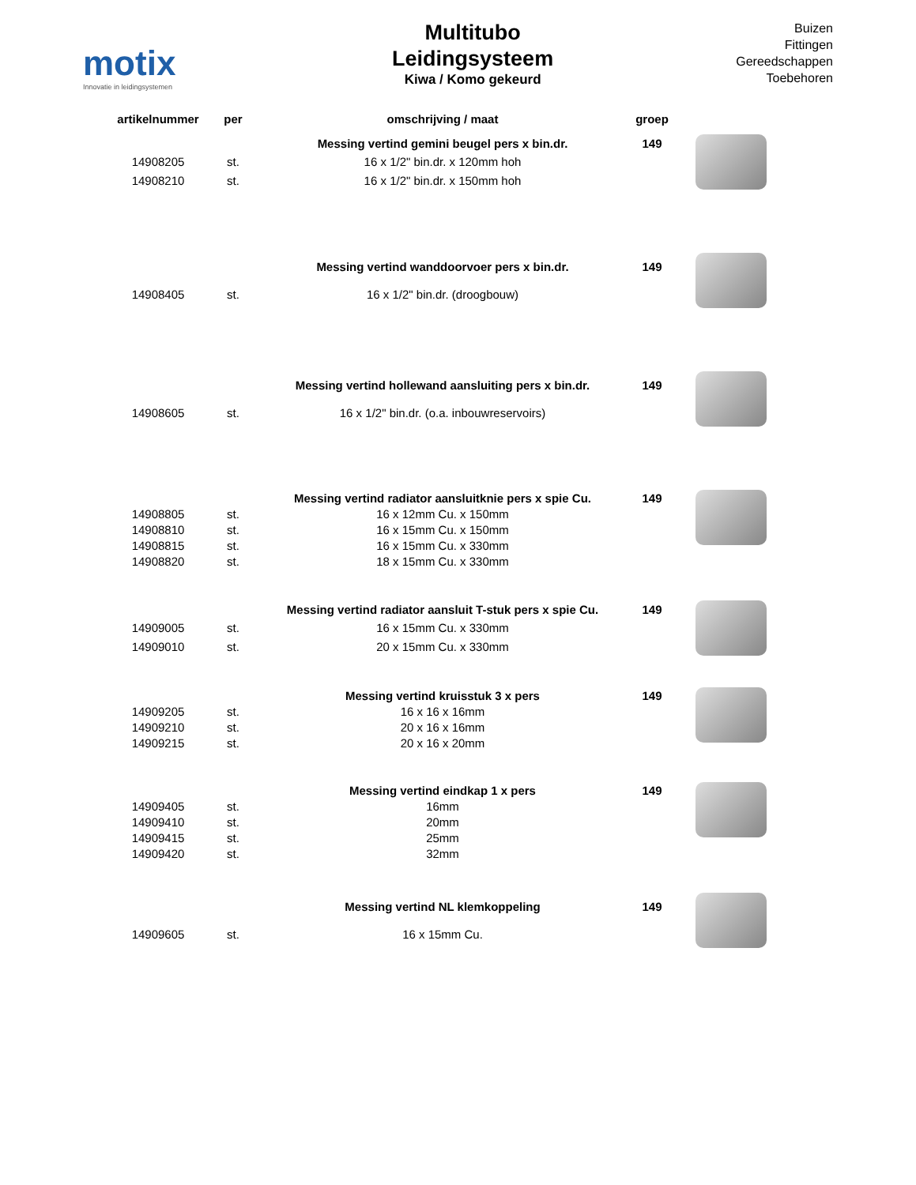motix
Innovatie in leidingsystemen
Multitubo
Leidingsysteem
Kiwa / Komo gekeurd
Buizen
Fittingen
Gereedschappen
Toebehoren
| artikelnummer | per | omschrijving / maat | groep | |
| --- | --- | --- | --- | --- |
| | | Messing vertind gemini beugel pers x bin.dr. | 149 | |
| 14908205 | st. | 16 x 1/2" bin.dr. x 120mm hoh | | |
| 14908210 | st. | 16 x 1/2" bin.dr. x 150mm hoh | | |
| | | Messing vertind wanddoorvoer pers x bin.dr. | 149 | |
| 14908405 | st. | 16 x 1/2" bin.dr. (droogbouw) | | |
| | | Messing vertind hollewand aansluiting pers x bin.dr. | 149 | |
| 14908605 | st. | 16 x 1/2" bin.dr. (o.a. inbouwreservoirs) | | |
| | | Messing vertind radiator aansluitknie pers x spie Cu. | 149 | |
| 14908805 | st. | 16 x 12mm Cu. x 150mm | | |
| 14908810 | st. | 16 x 15mm Cu. x 150mm | | |
| 14908815 | st. | 16 x 15mm Cu. x 330mm | | |
| 14908820 | st. | 18 x 15mm Cu. x 330mm | | |
| | | Messing vertind radiator aansluit T-stuk pers x spie Cu. | 149 | |
| 14909005 | st. | 16 x 15mm Cu. x 330mm | | |
| 14909010 | st. | 20 x 15mm Cu. x 330mm | | |
| | | Messing vertind kruisstuk 3 x pers | 149 | |
| 14909205 | st. | 16 x 16 x 16mm | | |
| 14909210 | st. | 20 x 16 x 16mm | | |
| 14909215 | st. | 20 x 16 x 20mm | | |
| | | Messing vertind eindkap 1 x pers | 149 | |
| 14909405 | st. | 16mm | | |
| 14909410 | st. | 20mm | | |
| 14909415 | st. | 25mm | | |
| 14909420 | st. | 32mm | | |
| | | Messing vertind NL klemkoppeling | 149 | |
| 14909605 | st. | 16 x 15mm Cu. | | |